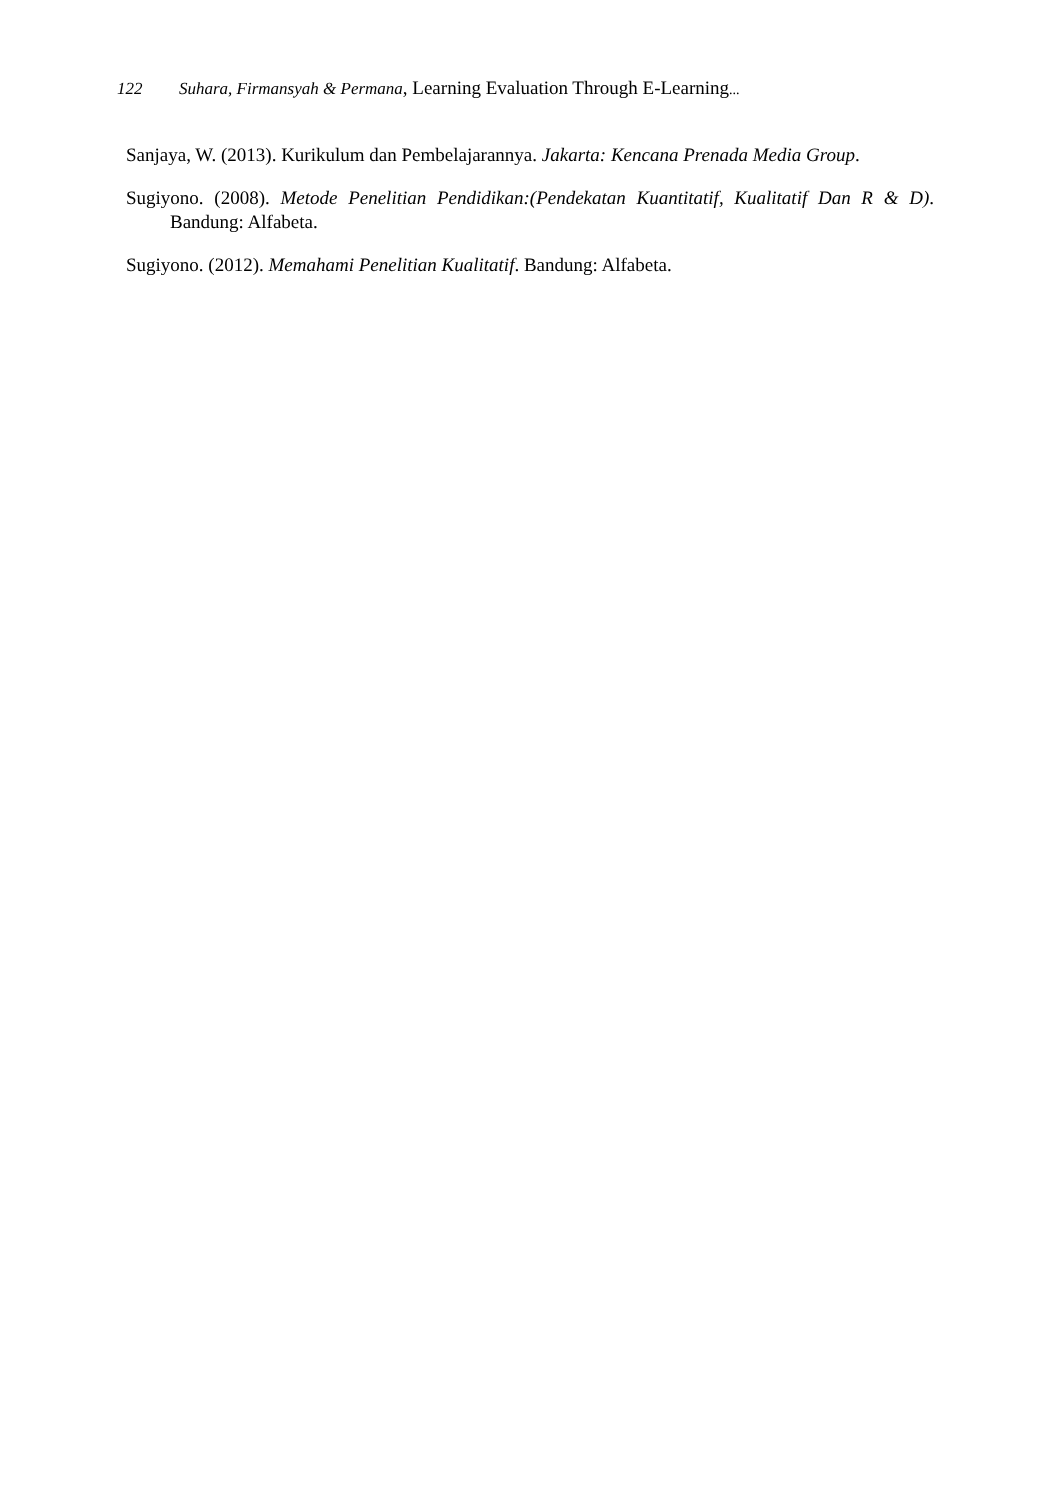122 Suhara, Firmansyah & Permana, Learning Evaluation Through E-Learning...
Sanjaya, W. (2013). Kurikulum dan Pembelajarannya. Jakarta: Kencana Prenada Media Group.
Sugiyono. (2008). Metode Penelitian Pendidikan:(Pendekatan Kuantitatif, Kualitatif Dan R & D). Bandung: Alfabeta.
Sugiyono. (2012). Memahami Penelitian Kualitatif. Bandung: Alfabeta.